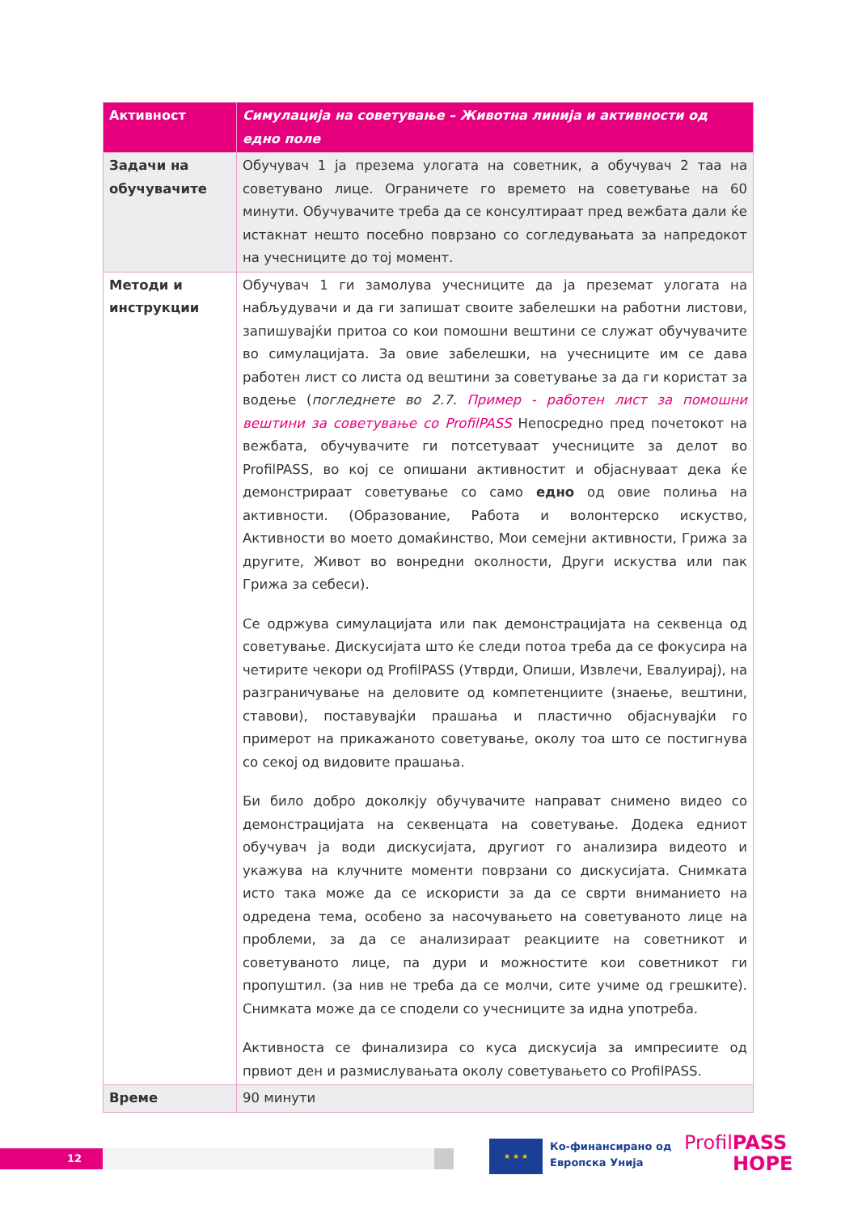| Активност | Симулација на советување – Животна линија и активности од едно поле |
| --- | --- |
| Задачи на обучувачите | Обучувач 1 ја презема улогата на советник, а обучувач 2 таа на советувано лице. Ограничете го времето на советување на 60 минути. Обучувачите треба да се консултираат пред вежбата дали ќе истакнат нешто посебно поврзано со согледувањата за напредокот на учесниците до тој момент. |
| Методи и инструкции | Обучувач 1 ги замолува учесниците да ја преземат улогата на набљудувачи и да ги запишат своите забелешки на работни листови, запишувајќи притоа со кои помошни вештини се служат обучувачите во симулацијата. За овие забелешки, на учесниците им се дава работен лист со листа од вештини за советување за да ги користат за водење ( погледнете во 2.7. Пример - работен лист за помошни вештини за советување со ProfilPASS Непосредно пред почетокот на вежбата, обучувачите ги потсетуваат учесниците за делот во ProfilPASS, во кој се опишани активностит и објаснуваат дека ќе демонстрираат советување со само едно од овие полиња на активности. (Образование, Работа и волонтерско искуство, Активности во моето домаќинство, Мои семејни активности, Грижа за другите, Живот во вонредни околности, Други искуства или пак Грижа за себеси). Се одржува симулацијата или пак демонстрацијата на секвенца од советување. Дискусијата што ќе следи потоа треба да се фокусира на четирите чекори од ProfilPASS (Утврди, Опиши, Извлечи, Евалуирај), на разграничување на деловите од компетенциите (знаење, вештини, ставови), поставувајќи прашања и пластично објаснувајќи го примерот на прикажаното советување, околу тоа што се постигнува со секој од видовите прашања. Би било добро доколкју обучувачите направат снимено видео со демонстрацијата на секвенцата на советување. Додека едниот обучувач ја води дискусијата, другиот го анализира видеото и укажува на клучните моменти поврзани со дискусијата. Снимката исто така може да се искористи за да се сврти вниманието на одредена тема, особено за насочувањето на советуваното лице на проблеми, за да се анализираат реакциите на советникот и советуваното лице, па дури и можностите кои советникот ги пропуштил. (за нив не треба да се молчи, сите учиме од грешките). Снимката може да се сподели со учесниците за идна употреба. Активноста се финализира со куса дискусија за импресиите од првиот ден и размислувањата околу советувањето со ProfilPASS. |
| Време | 90 минути |
12
★ ★ ★
Ко-финансирано од
Европска Унија
ProfilPASS
HOPE